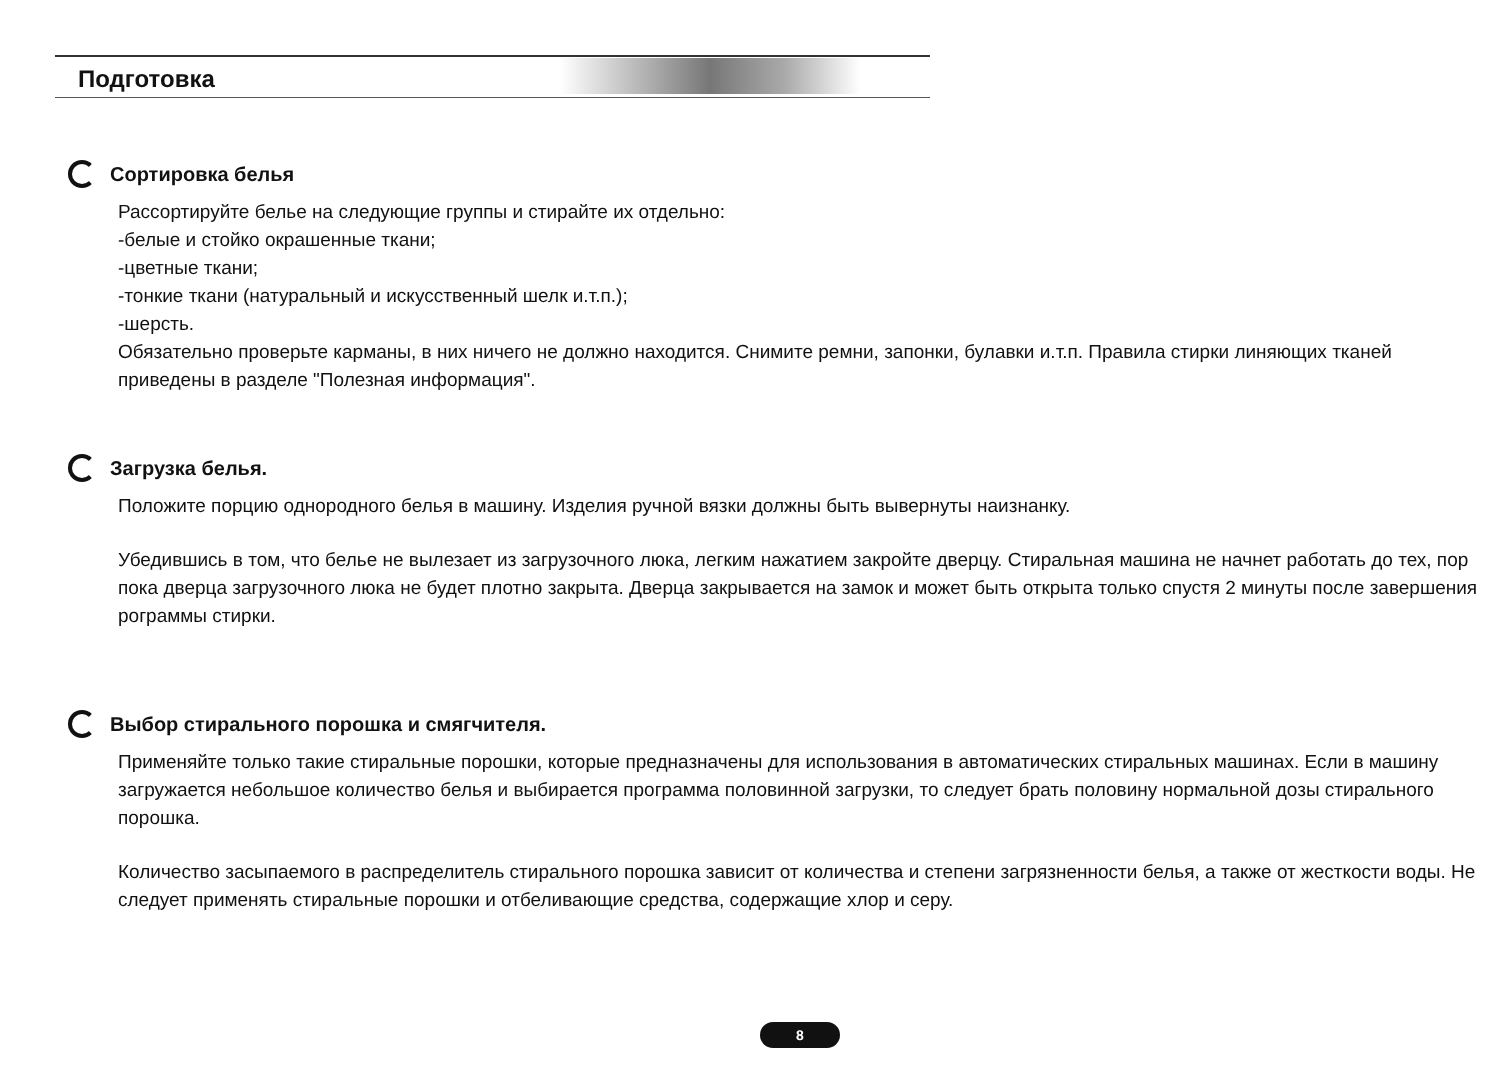Подготовка
Сортировка белья
Рассортируйте белье на следующие группы и стирайте их отдельно:
-белые и стойко окрашенные ткани;
-цветные ткани;
-тонкие ткани (натуральный и искусственный шелк и.т.п.);
-шерсть.
Обязательно проверьте карманы, в них ничего не должно находится. Снимите ремни, запонки, булавки и.т.п. Правила стирки линяющих тканей приведены в разделе "Полезная информация".
Загрузка белья.
Положите порцию однородного белья в машину. Изделия ручной вязки должны быть вывернуты наизнанку.
Убедившись в том, что белье не вылезает из загрузочного люка, легким нажатием закройте дверцу. Стиральная машина не начнет работать до тех, пор пока дверца загрузочного люка не будет плотно закрыта. Дверца закрывается на замок и может быть открыта только спустя 2 минуты после завершения рограммы стирки.
Выбор стирального порошка и смягчителя.
Применяйте только такие стиральные порошки, которые предназначены для использования в автоматических стиральных машинах. Если в машину загружается небольшое количество белья и выбирается программа половинной загрузки, то следует брать половину нормальной дозы стирального порошка.
Количество засыпаемого в распределитель стирального порошка зависит от количества и степени загрязненности белья, а также от жесткости воды. Не следует применять стиральные порошки и отбеливающие средства, содержащие хлор и серу.
8